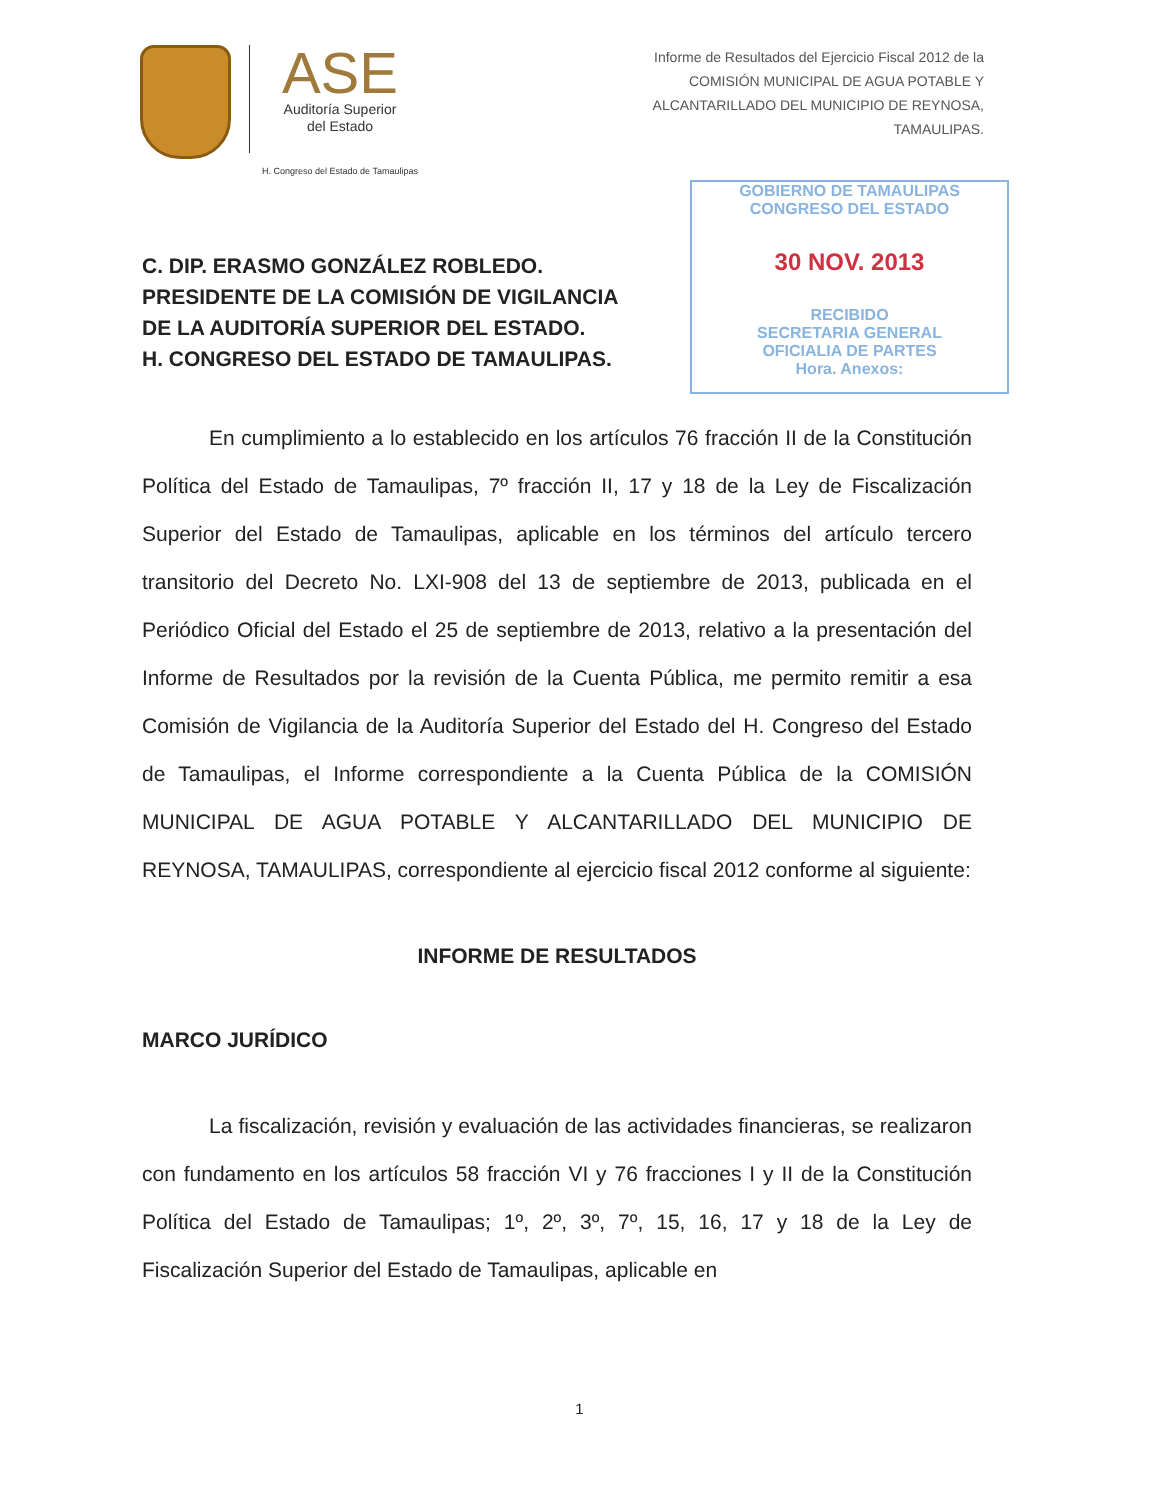ASE
Auditoría Superior
del Estado
H. Congreso del Estado de Tamaulipas
Informe de Resultados del Ejercicio Fiscal 2012 de la
COMISIÓN MUNICIPAL DE AGUA POTABLE Y
ALCANTARILLADO DEL MUNICIPIO DE REYNOSA,
TAMAULIPAS.
GOBIERNO DE TAMAULIPAS
CONGRESO DEL ESTADO
30 NOV. 2013
RECIBIDO
SECRETARIA GENERAL
OFICIALIA DE PARTES
Hora. Anexos:
C. DIP. ERASMO GONZÁLEZ ROBLEDO.
PRESIDENTE DE LA COMISIÓN DE VIGILANCIA DE LA AUDITORÍA SUPERIOR DEL ESTADO.
H. CONGRESO DEL ESTADO DE TAMAULIPAS.
En cumplimiento a lo establecido en los artículos 76 fracción II de la Constitución Política del Estado de Tamaulipas, 7º fracción II, 17 y 18 de la Ley de Fiscalización Superior del Estado de Tamaulipas, aplicable en los términos del artículo tercero transitorio del Decreto No. LXI-908 del 13 de septiembre de 2013, publicada en el Periódico Oficial del Estado el 25 de septiembre de 2013, relativo a la presentación del Informe de Resultados por la revisión de la Cuenta Pública, me permito remitir a esa Comisión de Vigilancia de la Auditoría Superior del Estado del H. Congreso del Estado de Tamaulipas, el Informe correspondiente a la Cuenta Pública de la COMISIÓN MUNICIPAL DE AGUA POTABLE Y ALCANTARILLADO DEL MUNICIPIO DE REYNOSA, TAMAULIPAS, correspondiente al ejercicio fiscal 2012 conforme al siguiente:
INFORME DE RESULTADOS
MARCO JURÍDICO
La fiscalización, revisión y evaluación de las actividades financieras, se realizaron con fundamento en los artículos 58 fracción VI y 76 fracciones I y II de la Constitución Política del Estado de Tamaulipas; 1º, 2º, 3º, 7º, 15, 16, 17 y 18 de la Ley de Fiscalización Superior del Estado de Tamaulipas, aplicable en
1